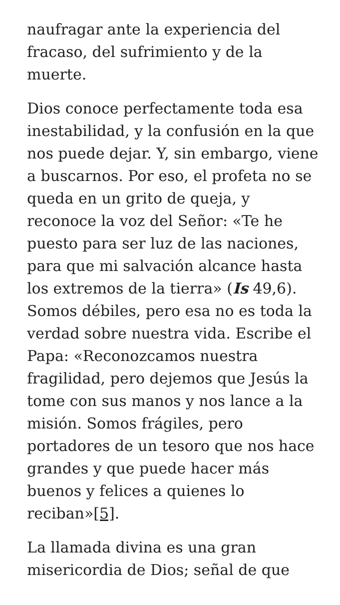naufragar ante la experiencia del fracaso, del sufrimiento y de la muerte.
Dios conoce perfectamente toda esa inestabilidad, y la confusión en la que nos puede dejar. Y, sin embargo, viene a buscarnos. Por eso, el profeta no se queda en un grito de queja, y reconoce la voz del Señor: «Te he puesto para ser luz de las naciones, para que mi salvación alcance hasta los extremos de la tierra» (Is 49,6). Somos débiles, pero esa no es toda la verdad sobre nuestra vida. Escribe el Papa: «Reconozcamos nuestra fragilidad, pero dejemos que Jesús la tome con sus manos y nos lance a la misión. Somos frágiles, pero portadores de un tesoro que nos hace grandes y que puede hacer más buenos y felices a quienes lo reciban»[5].
La llamada divina es una gran misericordia de Dios; señal de que